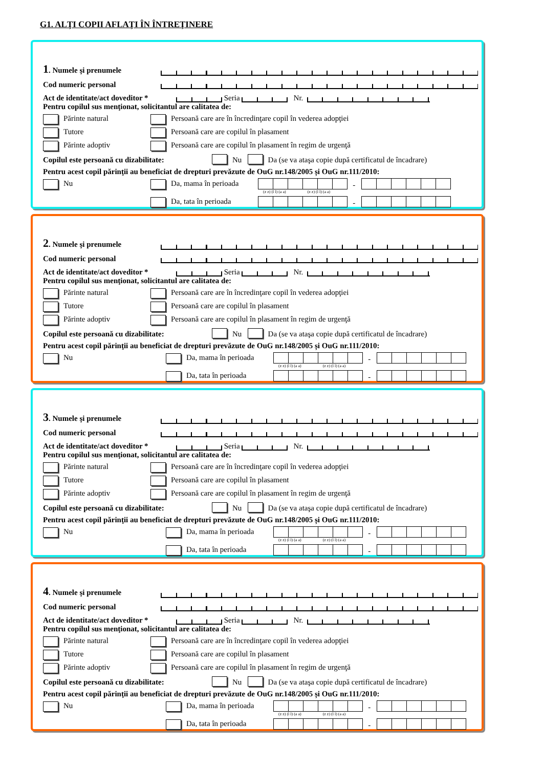G1. ALŢI COPII AFLAŢI ÎN ÎNTREŢINERE
1. Numele şi prenumele
Cod numeric personal
Act de identitate/act doveditor * Seria Nr.
Pentru copilul sus menţionat, solicitantul are calitatea de:
Părinte natural Persoană care are în încredinţare copil în vederea adopţiei
Tutore Persoană care are copilul în plasament
Părinte adoptiv Persoană care are copilul în plasament în regim de urgenţă
Copilul este persoană cu dizabilitate: Nu Da (se va ataşa copie după certificatul de încadrare)
Pentru acest copil părinţii au beneficiat de drepturi prevăzute de OuG nr.148/2005 și OuG nr.111/2010:
Nu Da, mama în perioada -
(z z) (l l) (a a) (z z) (l l) (a a)
Da, tata în perioada -
2. Numele şi prenumele
Cod numeric personal
Act de identitate/act doveditor * Seria Nr.
Pentru copilul sus menţionat, solicitantul are calitatea de:
Părinte natural Persoană care are în încredinţare copil în vederea adopţiei
Tutore Persoană care are copilul în plasament
Părinte adoptiv Persoană care are copilul în plasament în regim de urgenţă
Copilul este persoană cu dizabilitate: Nu Da (se va ataşa copie după certificatul de încadrare)
Pentru acest copil părinţii au beneficiat de drepturi prevăzute de OuG nr.148/2005 și OuG nr.111/2010:
Nu Da, mama în perioada -
(z z) (l l) (a a) (z z) (l l) (a a)
Da, tata în perioada -
3. Numele şi prenumele
Cod numeric personal
Act de identitate/act doveditor * Seria Nr.
Pentru copilul sus menţionat, solicitantul are calitatea de:
Părinte natural Persoană care are în încredinţare copil în vederea adopţiei
Tutore Persoană care are copilul în plasament
Părinte adoptiv Persoană care are copilul în plasament în regim de urgenţă
Copilul este persoană cu dizabilitate: Nu Da (se va ataşa copie după certificatul de încadrare)
Pentru acest copil părinţii au beneficiat de drepturi prevăzute de OuG nr.148/2005 și OuG nr.111/2010:
Nu Da, mama în perioada -
(z z) (l l) (a a) (z z) (l l) (a a)
Da, tata în perioada -
4. Numele şi prenumele
Cod numeric personal
Act de identitate/act doveditor * Seria Nr.
Pentru copilul sus menţionat, solicitantul are calitatea de:
Părinte natural Persoană care are în încredinţare copil în vederea adopţiei
Tutore Persoană care are copilul în plasament
Părinte adoptiv Persoană care are copilul în plasament în regim de urgenţă
Copilul este persoană cu dizabilitate: Nu Da (se va ataşa copie după certificatul de încadrare)
Pentru acest copil părinţii au beneficiat de drepturi prevăzute de OuG nr.148/2005 și OuG nr.111/2010:
Nu Da, mama în perioada -
(z z) (l l) (a a) (z z) (l l) (a a)
Da, tata în perioada -